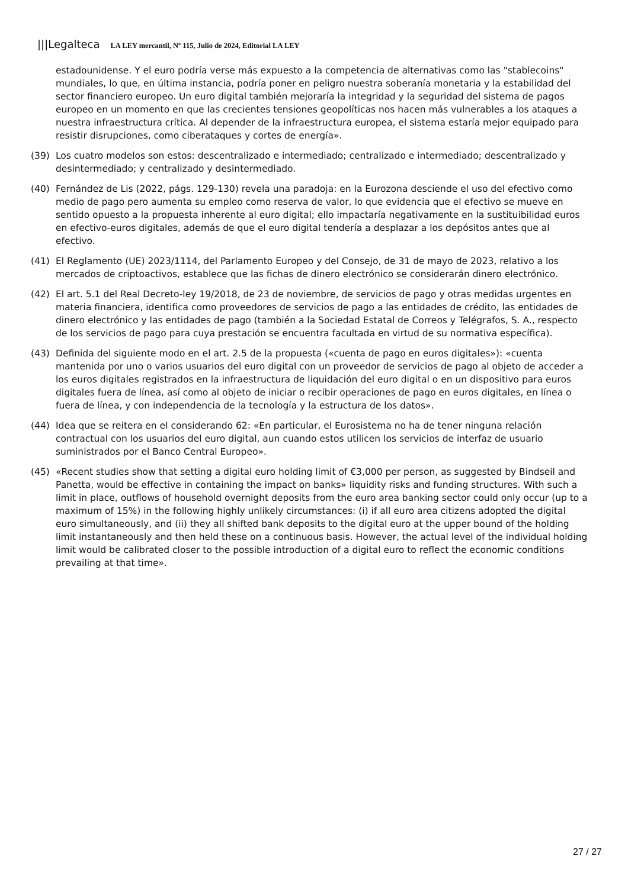|||Legalteca LA LEY mercantil, Nº 115, Julio de 2024, Editorial LA LEY
estadounidense. Y el euro podría verse más expuesto a la competencia de alternativas como las "stablecoins" mundiales, lo que, en última instancia, podría poner en peligro nuestra soberanía monetaria y la estabilidad del sector financiero europeo. Un euro digital también mejoraría la integridad y la seguridad del sistema de pagos europeo en un momento en que las crecientes tensiones geopolíticas nos hacen más vulnerables a los ataques a nuestra infraestructura crítica. Al depender de la infraestructura europea, el sistema estaría mejor equipado para resistir disrupciones, como ciberataques y cortes de energía».
(39) Los cuatro modelos son estos: descentralizado e intermediado; centralizado e intermediado; descentralizado y desintermediado; y centralizado y desintermediado.
(40) Fernández de Lis (2022, págs. 129-130) revela una paradoja: en la Eurozona desciende el uso del efectivo como medio de pago pero aumenta su empleo como reserva de valor, lo que evidencia que el efectivo se mueve en sentido opuesto a la propuesta inherente al euro digital; ello impactaría negativamente en la sustituibilidad euros en efectivo-euros digitales, además de que el euro digital tendería a desplazar a los depósitos antes que al efectivo.
(41) El Reglamento (UE) 2023/1114, del Parlamento Europeo y del Consejo, de 31 de mayo de 2023, relativo a los mercados de criptoactivos, establece que las fichas de dinero electrónico se considerarán dinero electrónico.
(42) El art. 5.1 del Real Decreto-ley 19/2018, de 23 de noviembre, de servicios de pago y otras medidas urgentes en materia financiera, identifica como proveedores de servicios de pago a las entidades de crédito, las entidades de dinero electrónico y las entidades de pago (también a la Sociedad Estatal de Correos y Telégrafos, S. A., respecto de los servicios de pago para cuya prestación se encuentra facultada en virtud de su normativa específica).
(43) Definida del siguiente modo en el art. 2.5 de la propuesta («cuenta de pago en euros digitales»): «cuenta mantenida por uno o varios usuarios del euro digital con un proveedor de servicios de pago al objeto de acceder a los euros digitales registrados en la infraestructura de liquidación del euro digital o en un dispositivo para euros digitales fuera de línea, así como al objeto de iniciar o recibir operaciones de pago en euros digitales, en línea o fuera de línea, y con independencia de la tecnología y la estructura de los datos».
(44) Idea que se reitera en el considerando 62: «En particular, el Eurosistema no ha de tener ninguna relación contractual con los usuarios del euro digital, aun cuando estos utilicen los servicios de interfaz de usuario suministrados por el Banco Central Europeo».
(45) «Recent studies show that setting a digital euro holding limit of €3,000 per person, as suggested by Bindseil and Panetta, would be effective in containing the impact on banks» liquidity risks and funding structures. With such a limit in place, outflows of household overnight deposits from the euro area banking sector could only occur (up to a maximum of 15%) in the following highly unlikely circumstances: (i) if all euro area citizens adopted the digital euro simultaneously, and (ii) they all shifted bank deposits to the digital euro at the upper bound of the holding limit instantaneously and then held these on a continuous basis. However, the actual level of the individual holding limit would be calibrated closer to the possible introduction of a digital euro to reflect the economic conditions prevailing at that time».
27 / 27